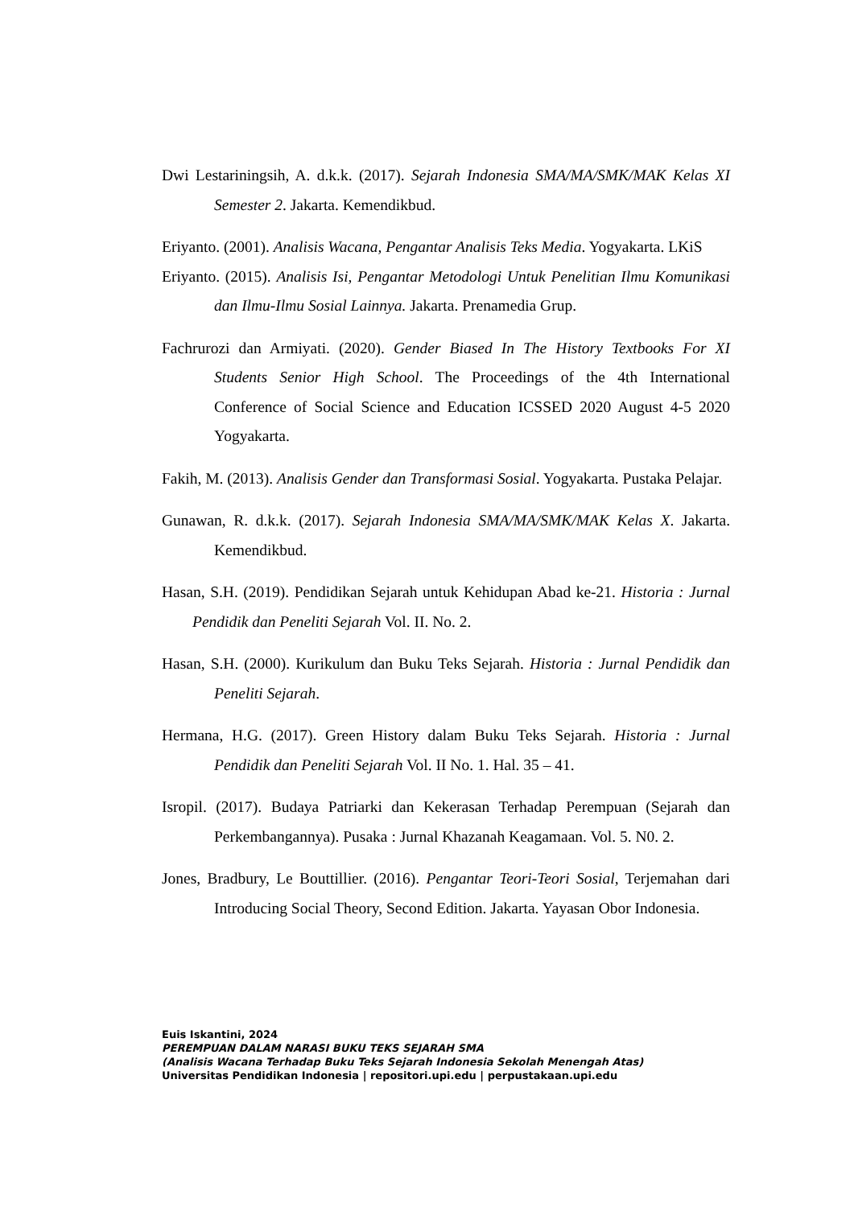Dwi Lestariningsih, A. d.k.k. (2017). Sejarah Indonesia SMA/MA/SMK/MAK Kelas XI Semester 2. Jakarta. Kemendikbud.
Eriyanto. (2001). Analisis Wacana, Pengantar Analisis Teks Media. Yogyakarta. LKiS
Eriyanto. (2015). Analisis Isi, Pengantar Metodologi Untuk Penelitian Ilmu Komunikasi dan Ilmu-Ilmu Sosial Lainnya. Jakarta. Prenamedia Grup.
Fachrurozi dan Armiyati. (2020). Gender Biased In The History Textbooks For XI Students Senior High School. The Proceedings of the 4th International Conference of Social Science and Education ICSSED 2020 August 4-5 2020 Yogyakarta.
Fakih, M. (2013). Analisis Gender dan Transformasi Sosial. Yogyakarta. Pustaka Pelajar.
Gunawan, R. d.k.k. (2017). Sejarah Indonesia SMA/MA/SMK/MAK Kelas X. Jakarta. Kemendikbud.
Hasan, S.H. (2019). Pendidikan Sejarah untuk Kehidupan Abad ke-21. Historia : Jurnal Pendidik dan Peneliti Sejarah Vol. II. No. 2.
Hasan, S.H. (2000). Kurikulum dan Buku Teks Sejarah. Historia : Jurnal Pendidik dan Peneliti Sejarah.
Hermana, H.G. (2017). Green History dalam Buku Teks Sejarah. Historia : Jurnal Pendidik dan Peneliti Sejarah Vol. II No. 1. Hal. 35 – 41.
Isropil. (2017). Budaya Patriarki dan Kekerasan Terhadap Perempuan (Sejarah dan Perkembangannya). Pusaka : Jurnal Khazanah Keagamaan. Vol. 5. N0. 2.
Jones, Bradbury, Le Bouttillier. (2016). Pengantar Teori-Teori Sosial, Terjemahan dari Introducing Social Theory, Second Edition. Jakarta. Yayasan Obor Indonesia.
Euis Iskantini, 2024
PEREMPUAN DALAM NARASI BUKU TEKS SEJARAH SMA
(Analisis Wacana Terhadap Buku Teks Sejarah Indonesia Sekolah Menengah Atas)
Universitas Pendidikan Indonesia | repositori.upi.edu | perpustakaan.upi.edu